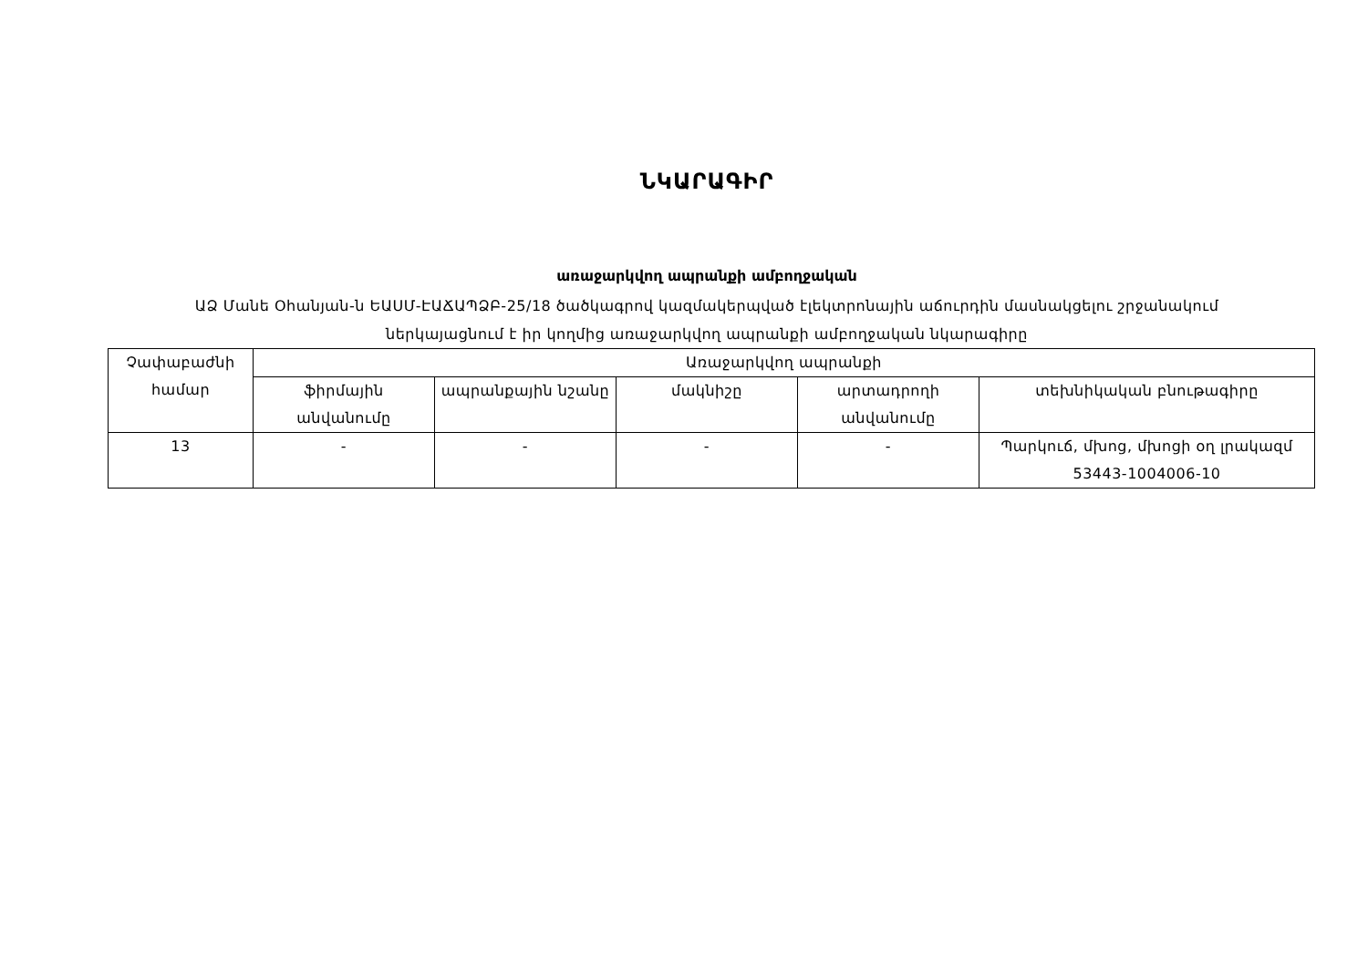ՆԿԱՐԱԳԻՐ
առաջարկվող ապրանքի ամբողջական
ԱՁ Մանե Օհանյան-ն ԵԱՍՄ-ԷԱՃԱՊՁԲ-25/18 ծածկագրով կազմակերպված էլեկտրոնային աճուրդին մասնակցելու շրջանակում
ներկայացնում է իր կողմից առաջարկվող ապրանքի ամբողջական նկարագիրը
| Չափաբաժնի համար | Առաջարկվող ապրանքի | | | | |
| | ֆիրմային անվանումը | ապրանքային նշանը | մակնիշը | արտադրողի անվանումը | տեխնիկական բնութագիրը |
| 13 | - | - | - | - | Պարկուճ, մխոց, մխոցի օղ լրակազմ 53443-1004006-10 |